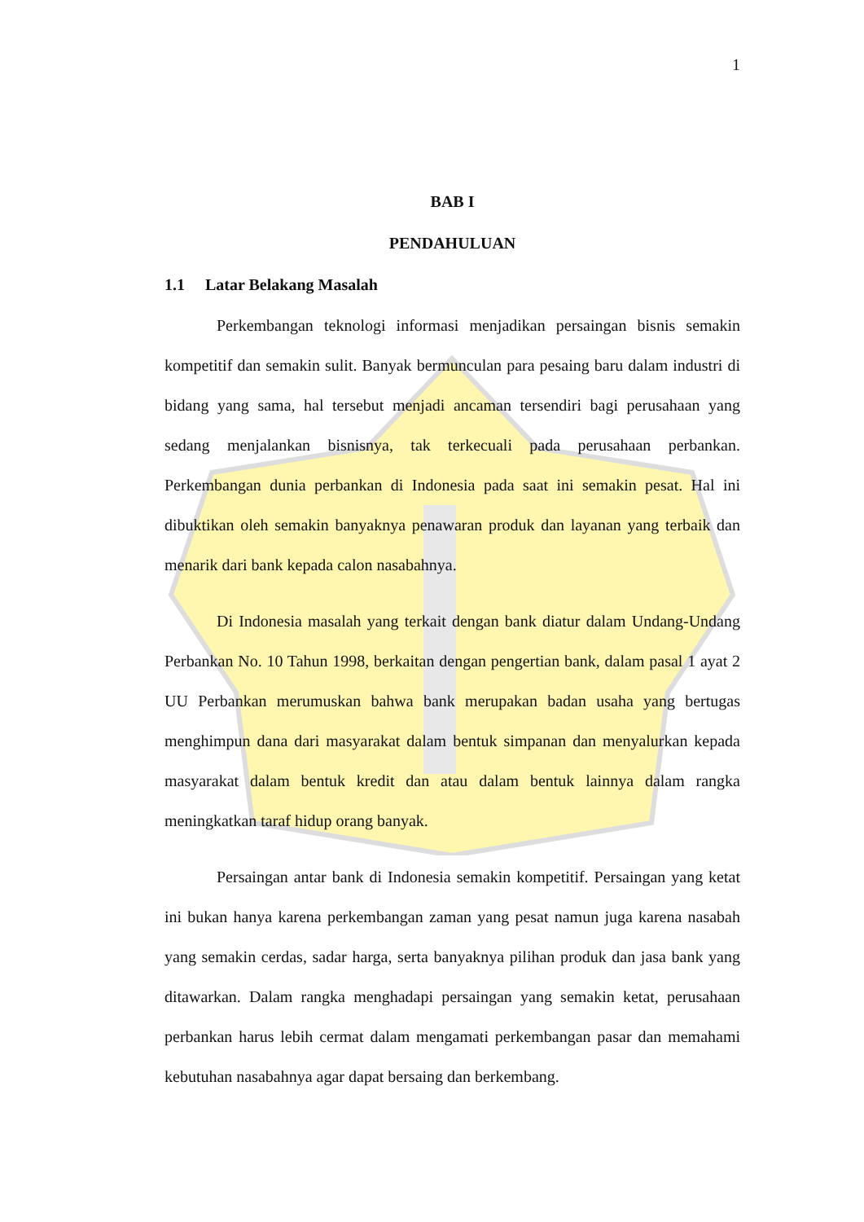1
BAB I
PENDAHULUAN
1.1 Latar Belakang Masalah
Perkembangan teknologi informasi menjadikan persaingan bisnis semakin kompetitif dan semakin sulit. Banyak bermunculan para pesaing baru dalam industri di bidang yang sama, hal tersebut menjadi ancaman tersendiri bagi perusahaan yang sedang menjalankan bisnisnya, tak terkecuali pada perusahaan perbankan. Perkembangan dunia perbankan di Indonesia pada saat ini semakin pesat. Hal ini dibuktikan oleh semakin banyaknya penawaran produk dan layanan yang terbaik dan menarik dari bank kepada calon nasabahnya.
Di Indonesia masalah yang terkait dengan bank diatur dalam Undang-Undang Perbankan No. 10 Tahun 1998, berkaitan dengan pengertian bank, dalam pasal 1 ayat 2 UU Perbankan merumuskan bahwa bank merupakan badan usaha yang bertugas menghimpun dana dari masyarakat dalam bentuk simpanan dan menyalurkan kepada masyarakat dalam bentuk kredit dan atau dalam bentuk lainnya dalam rangka meningkatkan taraf hidup orang banyak.
Persaingan antar bank di Indonesia semakin kompetitif. Persaingan yang ketat ini bukan hanya karena perkembangan zaman yang pesat namun juga karena nasabah yang semakin cerdas, sadar harga, serta banyaknya pilihan produk dan jasa bank yang ditawarkan. Dalam rangka menghadapi persaingan yang semakin ketat, perusahaan perbankan harus lebih cermat dalam mengamati perkembangan pasar dan memahami kebutuhan nasabahnya agar dapat bersaing dan berkembang.